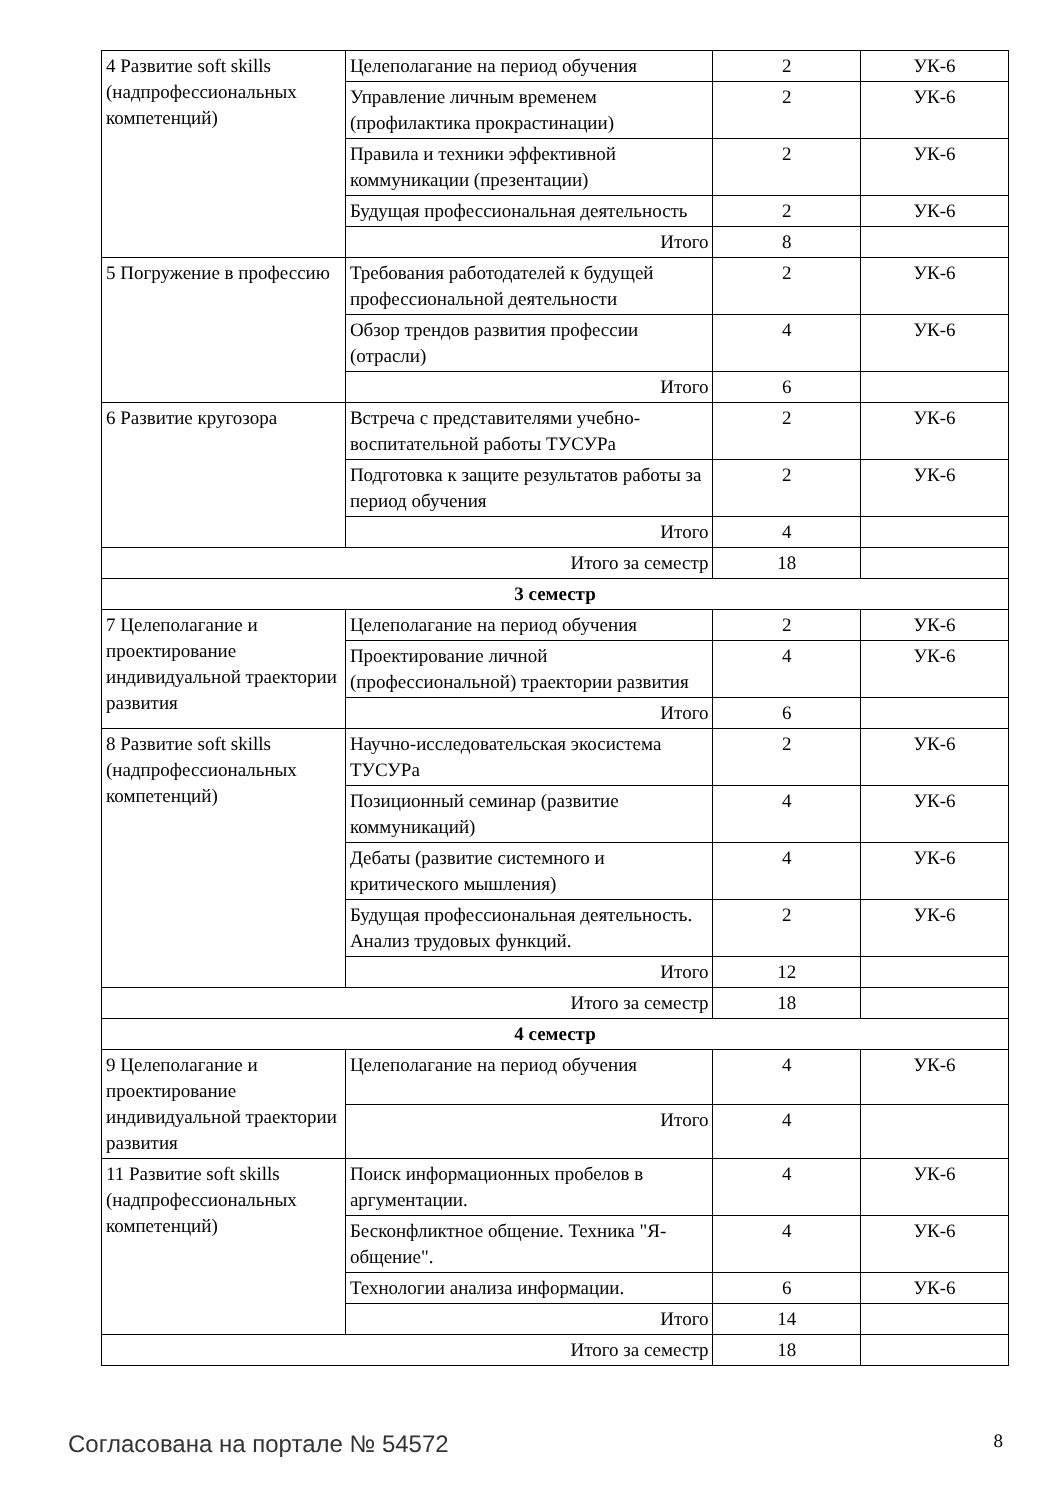| 4 Развитие soft skills (надпрофессиональных компетенций) | Целеполагание на период обучения | 2 | УК-6 |
| | Управление личным временем (профилактика прокрастинации) | 2 | УК-6 |
| | Правила и техники эффективной коммуникации (презентации) | 2 | УК-6 |
| | Будущая профессиональная деятельность | 2 | УК-6 |
| | Итого | 8 | |
| 5 Погружение в профессию | Требования работодателей к будущей профессиональной деятельности | 2 | УК-6 |
| | Обзор трендов развития профессии (отрасли) | 4 | УК-6 |
| | Итого | 6 | |
| 6 Развитие кругозора | Встреча с представителями учебно-воспитательной работы ТУСУРа | 2 | УК-6 |
| | Подготовка к защите результатов работы за период обучения | 2 | УК-6 |
| | Итого | 4 | |
| Итого за семестр | | 18 | |
| 3 семестр | | | |
| 7 Целеполагание и проектирование индивидуальной траектории развития | Целеполагание на период обучения | 2 | УК-6 |
| | Проектирование личной (профессиональной) траектории развития | 4 | УК-6 |
| | Итого | 6 | |
| 8 Развитие soft skills (надпрофессиональных компетенций) | Научно-исследовательская экосистема ТУСУРа | 2 | УК-6 |
| | Позиционный семинар (развитие коммуникаций) | 4 | УК-6 |
| | Дебаты (развитие системного и критического мышления) | 4 | УК-6 |
| | Будущая профессиональная деятельность. Анализ трудовых функций. | 2 | УК-6 |
| | Итого | 12 | |
| Итого за семестр | | 18 | |
| 4 семестр | | | |
| 9 Целеполагание и проектирование индивидуальной траектории развития | Целеполагание на период обучения | 4 | УК-6 |
| | Итого | 4 | |
| 11 Развитие soft skills (надпрофессиональных компетенций) | Поиск информационных пробелов в аргументации. | 4 | УК-6 |
| | Бесконфликтное общение. Техника "Я-общение". | 4 | УК-6 |
| | Технологии анализа информации. | 6 | УК-6 |
| | Итого | 14 | |
| Итого за семестр | | 18 | |
Согласована на портале № 54572 8